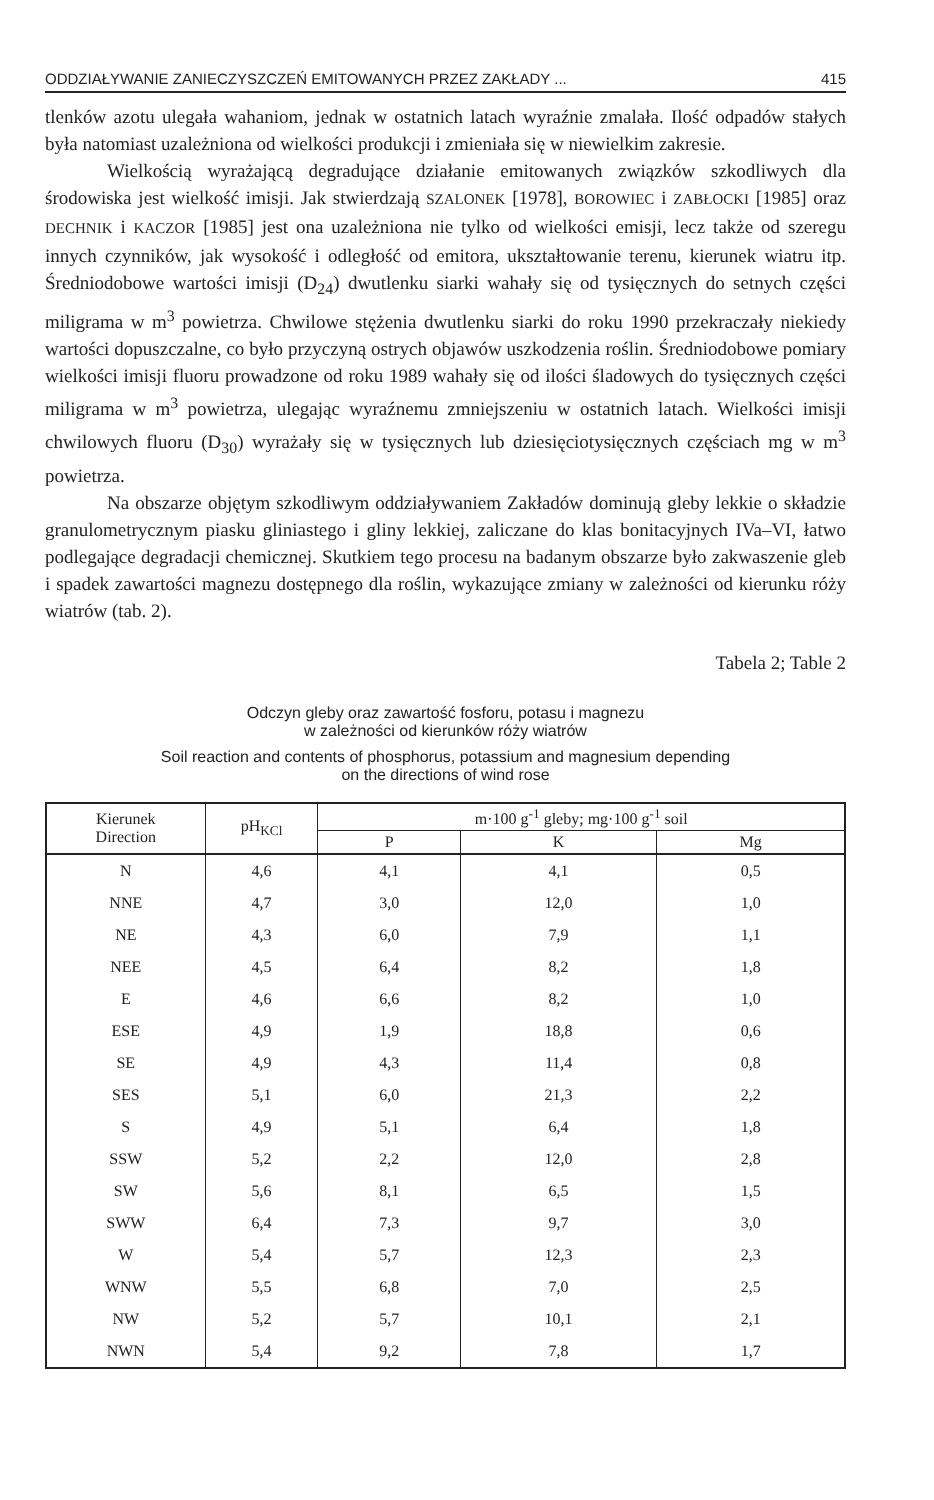ODDZIAŁYWANIE ZANIECZYSZCZEŃ EMITOWANYCH PRZEZ ZAKŁADY ... 415
tlenków azotu ulegała wahaniom, jednak w ostatnich latach wyraźnie zmalała. Ilość odpadów stałych była natomiast uzależniona od wielkości produkcji i zmieniała się w niewielkim zakresie.
Wielkością wyrażającą degradujące działanie emitowanych związków szkodliwych dla środowiska jest wielkość imisji. Jak stwierdzają SZALONEK [1978], BOROWIEC i ZABŁOCKI [1985] oraz DECHNIK i KACZOR [1985] jest ona uzależniona nie tylko od wielkości emisji, lecz także od szeregu innych czynników, jak wysokość i odległość od emitora, ukształtowanie terenu, kierunek wiatru itp. Średniodobowe wartości imisji (D<sub>24</sub>) dwutlenku siarki wahały się od tysięcznych do setnych części miligrama w m<sup>3</sup> powietrza. Chwilowe stężenia dwutlenku siarki do roku 1990 przekraczały niekiedy wartości dopuszczalne, co było przyczyną ostrych objawów uszkodzenia roślin. Średniodobowe pomiary wielkości imisji fluoru prowadzone od roku 1989 wahały się od ilości śladowych do tysięcznych części miligrama w m<sup>3</sup> powietrza, ulegając wyraźnemu zmniejszeniu w ostatnich latach. Wielkości imisji chwilowych fluoru (D<sub>30</sub>) wyrażały się w tysięcznych lub dziesięciotysięcznych częściach mg w m<sup>3</sup> powietrza.
Na obszarze objętym szkodliwym oddziaływaniem Zakładów dominują gleby lekkie o składzie granulometrycznym piasku gliniastego i gliny lekkiej, zaliczane do klas bonitacyjnych IVa–VI, łatwo podlegające degradacji chemicznej. Skutkiem tego procesu na badanym obszarze było zakwaszenie gleb i spadek zawartości magnezu dostępnego dla roślin, wykazujące zmiany w zależności od kierunku róży wiatrów (tab. 2).
Tabela 2; Table 2
Odczyn gleby oraz zawartość fosforu, potasu i magnezu
w zależności od kierunków róży wiatrów
Soil reaction and contents of phosphorus, potassium and magnesium depending
on the directions of wind rose
| Kierunek Direction | pH<sub>KCl</sub> | m·100 g<sup>-1</sup> gleby; mg·100 g<sup>-1</sup> soil | | |
| --- | --- | --- | --- | --- |
| | | P | K | Mg |
| N | 4,6 | 4,1 | 4,1 | 0,5 |
| NNE | 4,7 | 3,0 | 12,0 | 1,0 |
| NE | 4,3 | 6,0 | 7,9 | 1,1 |
| NEE | 4,5 | 6,4 | 8,2 | 1,8 |
| E | 4,6 | 6,6 | 8,2 | 1,0 |
| ESE | 4,9 | 1,9 | 18,8 | 0,6 |
| SE | 4,9 | 4,3 | 11,4 | 0,8 |
| SES | 5,1 | 6,0 | 21,3 | 2,2 |
| S | 4,9 | 5,1 | 6,4 | 1,8 |
| SSW | 5,2 | 2,2 | 12,0 | 2,8 |
| SW | 5,6 | 8,1 | 6,5 | 1,5 |
| SWW | 6,4 | 7,3 | 9,7 | 3,0 |
| W | 5,4 | 5,7 | 12,3 | 2,3 |
| WNW | 5,5 | 6,8 | 7,0 | 2,5 |
| NW | 5,2 | 5,7 | 10,1 | 2,1 |
| NWN | 5,4 | 9,2 | 7,8 | 1,7 |